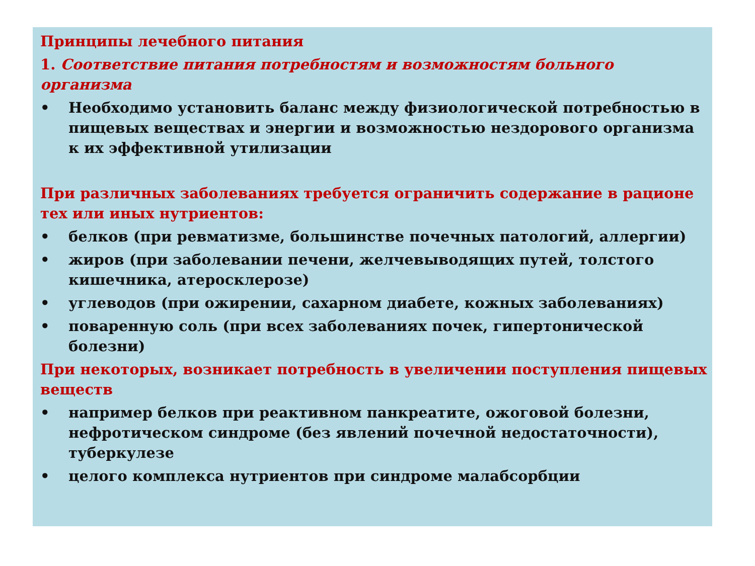Принципы лечебного питания
1. Соответствие питания потребностям и возможностям больного организма
• Необходимо установить баланс между физиологической потребностью в пищевых веществах и энергии и возможностью нездорового организма к их эффективной утилизации
При различных заболеваниях требуется ограничить содержание в рационе тех или иных нутриентов:
• белков (при ревматизме, большинстве почечных патологий, аллергии)
• жиров (при заболевании печени, желчевыводящих путей, толстого кишечника, атеросклерозе)
• углеводов (при ожирении, сахарном диабете, кожных заболеваниях)
• поваренную соль (при всех заболеваниях почек, гипертонической болезни)
При некоторых, возникает потребность в увеличении поступления пищевых веществ
• например белков при реактивном панкреатите, ожоговой болезни, нефротическом синдроме (без явлений почечной недостаточности), туберкулезе
• целого комплекса нутриентов при синдроме малабсорбции